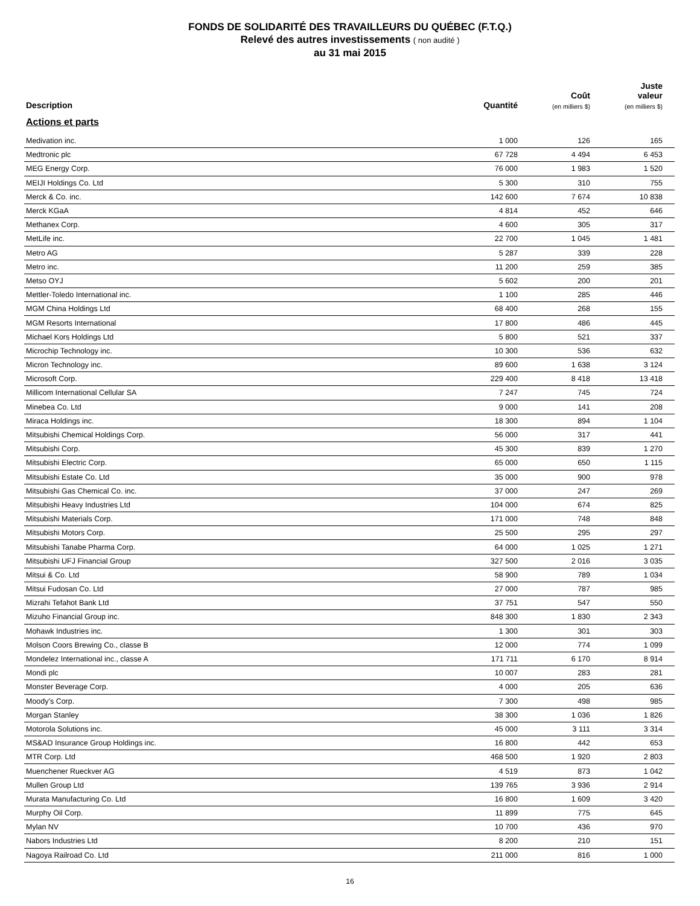FONDS DE SOLIDARITÉ DES TRAVAILLEURS DU QUÉBEC (F.T.Q.)
Relevé des autres investissements ( non audité )
au 31 mai 2015
| Description | Quantité | Coût (en milliers $) | Juste valeur (en milliers $) |
| --- | --- | --- | --- |
| Actions et parts | | | |
| Medivation inc. | 1 000 | 126 | 165 |
| Medtronic plc | 67 728 | 4 494 | 6 453 |
| MEG Energy Corp. | 76 000 | 1 983 | 1 520 |
| MEIJI Holdings Co. Ltd | 5 300 | 310 | 755 |
| Merck & Co. inc. | 142 600 | 7 674 | 10 838 |
| Merck KGaA | 4 814 | 452 | 646 |
| Methanex Corp. | 4 600 | 305 | 317 |
| MetLife inc. | 22 700 | 1 045 | 1 481 |
| Metro AG | 5 287 | 339 | 228 |
| Metro inc. | 11 200 | 259 | 385 |
| Metso OYJ | 5 602 | 200 | 201 |
| Mettler-Toledo International inc. | 1 100 | 285 | 446 |
| MGM China Holdings Ltd | 68 400 | 268 | 155 |
| MGM Resorts International | 17 800 | 486 | 445 |
| Michael Kors Holdings Ltd | 5 800 | 521 | 337 |
| Microchip Technology inc. | 10 300 | 536 | 632 |
| Micron Technology inc. | 89 600 | 1 638 | 3 124 |
| Microsoft Corp. | 229 400 | 8 418 | 13 418 |
| Millicom International Cellular SA | 7 247 | 745 | 724 |
| Minebea Co. Ltd | 9 000 | 141 | 208 |
| Miraca Holdings inc. | 18 300 | 894 | 1 104 |
| Mitsubishi Chemical Holdings Corp. | 56 000 | 317 | 441 |
| Mitsubishi Corp. | 45 300 | 839 | 1 270 |
| Mitsubishi Electric Corp. | 65 000 | 650 | 1 115 |
| Mitsubishi Estate Co. Ltd | 35 000 | 900 | 978 |
| Mitsubishi Gas Chemical Co. inc. | 37 000 | 247 | 269 |
| Mitsubishi Heavy Industries Ltd | 104 000 | 674 | 825 |
| Mitsubishi Materials Corp. | 171 000 | 748 | 848 |
| Mitsubishi Motors Corp. | 25 500 | 295 | 297 |
| Mitsubishi Tanabe Pharma Corp. | 64 000 | 1 025 | 1 271 |
| Mitsubishi UFJ Financial Group | 327 500 | 2 016 | 3 035 |
| Mitsui & Co. Ltd | 58 900 | 789 | 1 034 |
| Mitsui Fudosan Co. Ltd | 27 000 | 787 | 985 |
| Mizrahi Tefahot Bank Ltd | 37 751 | 547 | 550 |
| Mizuho Financial Group inc. | 848 300 | 1 830 | 2 343 |
| Mohawk Industries inc. | 1 300 | 301 | 303 |
| Molson Coors Brewing Co., classe B | 12 000 | 774 | 1 099 |
| Mondelez International inc., classe A | 171 711 | 6 170 | 8 914 |
| Mondi plc | 10 007 | 283 | 281 |
| Monster Beverage Corp. | 4 000 | 205 | 636 |
| Moody's Corp. | 7 300 | 498 | 985 |
| Morgan Stanley | 38 300 | 1 036 | 1 826 |
| Motorola Solutions inc. | 45 000 | 3 111 | 3 314 |
| MS&AD Insurance Group Holdings inc. | 16 800 | 442 | 653 |
| MTR Corp. Ltd | 468 500 | 1 920 | 2 803 |
| Muenchener Rueckver AG | 4 519 | 873 | 1 042 |
| Mullen Group Ltd | 139 765 | 3 936 | 2 914 |
| Murata Manufacturing Co. Ltd | 16 800 | 1 609 | 3 420 |
| Murphy Oil Corp. | 11 899 | 775 | 645 |
| Mylan NV | 10 700 | 436 | 970 |
| Nabors Industries Ltd | 8 200 | 210 | 151 |
| Nagoya Railroad Co. Ltd | 211 000 | 816 | 1 000 |
16